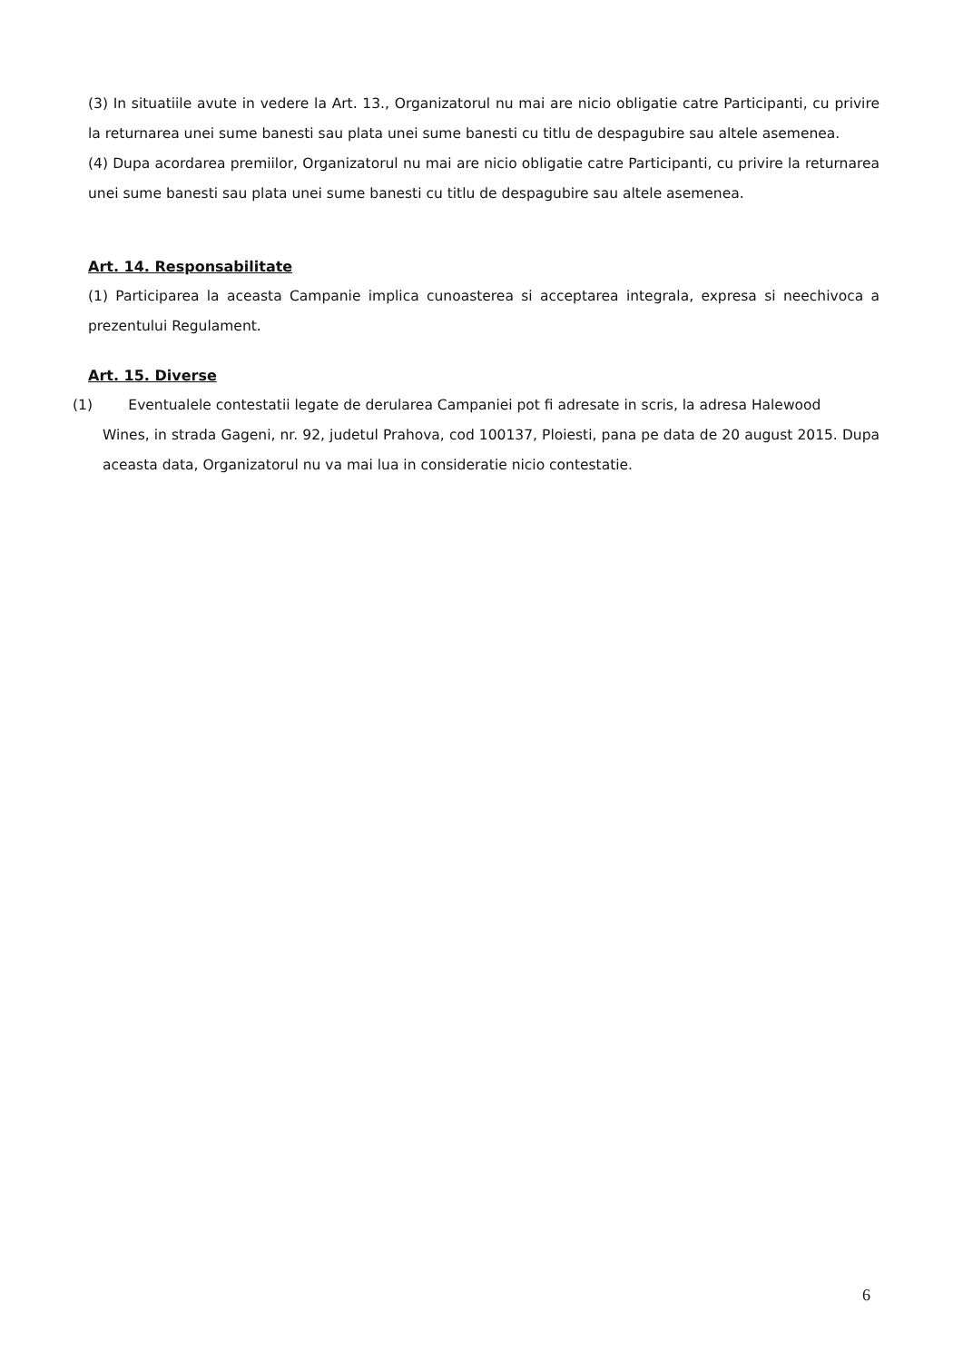(3) In situatiile avute in vedere la Art. 13., Organizatorul nu mai are nicio obligatie catre Participanti, cu privire la returnarea unei sume banesti sau plata unei sume banesti cu titlu de despagubire sau altele asemenea.
(4) Dupa acordarea premiilor, Organizatorul nu mai are nicio obligatie catre Participanti, cu privire la returnarea unei sume banesti sau plata unei sume banesti cu titlu de despagubire sau altele asemenea.
Art. 14. Responsabilitate
(1) Participarea la aceasta Campanie implica cunoasterea si acceptarea integrala, expresa si neechivoca a prezentului Regulament.
Art. 15. Diverse
(1) Eventualele contestatii legate de derularea Campaniei pot fi adresate in scris, la adresa Halewood
Wines, in strada Gageni, nr. 92, judetul Prahova, cod 100137, Ploiesti, pana pe data de 20 august 2015. Dupa aceasta data, Organizatorul nu va mai lua in consideratie nicio contestatie.
6